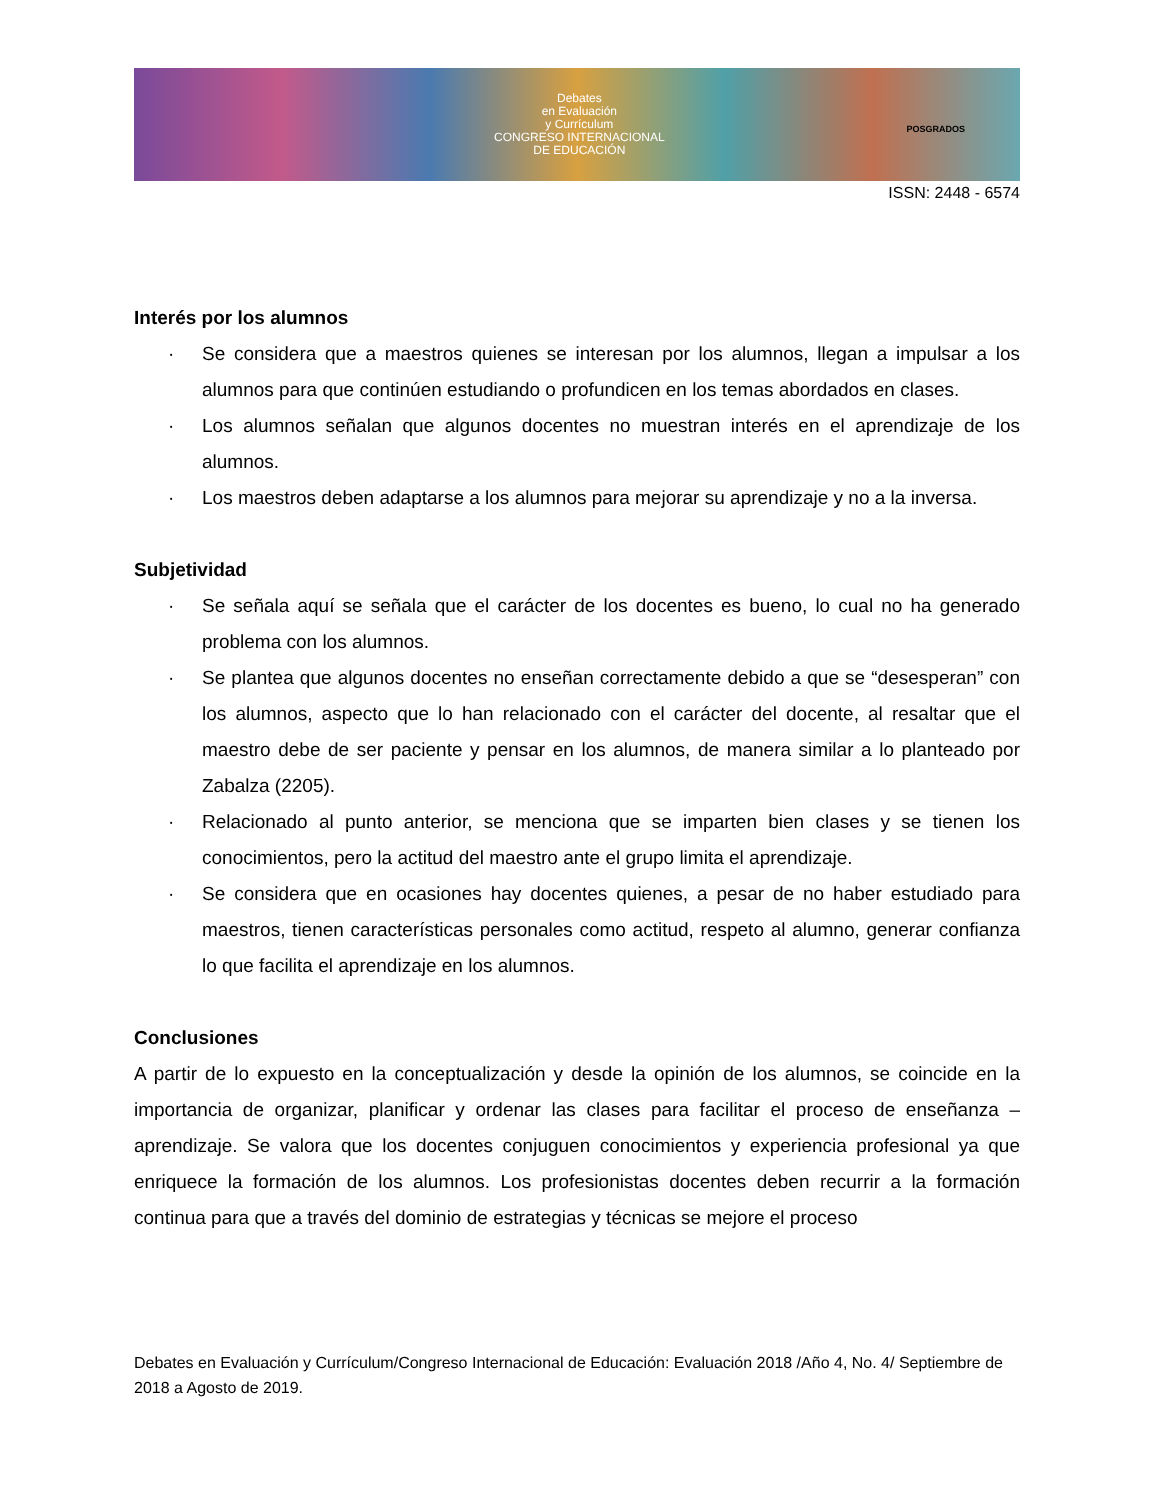Debates
en Evaluación
y Currículum
CONGRESO INTERNACIONAL
DE EDUCACIÓN
POSGRADOS
ISSN: 2448 - 6574
Interés por los alumnos
· Se considera que a maestros quienes se interesan por los alumnos, llegan a impulsar a los alumnos para que continúen estudiando o profundicen en los temas abordados en clases.
· Los alumnos señalan que algunos docentes no muestran interés en el aprendizaje de los alumnos.
· Los maestros deben adaptarse a los alumnos para mejorar su aprendizaje y no a la inversa.
Subjetividad
· Se señala aquí se señala que el carácter de los docentes es bueno, lo cual no ha generado problema con los alumnos.
· Se plantea que algunos docentes no enseñan correctamente debido a que se “desesperan” con los alumnos, aspecto que lo han relacionado con el carácter del docente, al resaltar que el maestro debe de ser paciente y pensar en los alumnos, de manera similar a lo planteado por Zabalza (2205).
· Relacionado al punto anterior, se menciona que se imparten bien clases y se tienen los conocimientos, pero la actitud del maestro ante el grupo limita el aprendizaje.
· Se considera que en ocasiones hay docentes quienes, a pesar de no haber estudiado para maestros, tienen características personales como actitud, respeto al alumno, generar confianza lo que facilita el aprendizaje en los alumnos.
Conclusiones
A partir de lo expuesto en la conceptualización y desde la opinión de los alumnos, se coincide en la importancia de organizar, planificar y ordenar las clases para facilitar el proceso de enseñanza – aprendizaje. Se valora que los docentes conjuguen conocimientos y experiencia profesional ya que enriquece la formación de los alumnos. Los profesionistas docentes deben recurrir a la formación continua para que a través del dominio de estrategias y técnicas se mejore el proceso
Debates en Evaluación y Currículum/Congreso Internacional de Educación: Evaluación 2018 /Año 4, No. 4/ Septiembre de 2018 a Agosto de 2019.